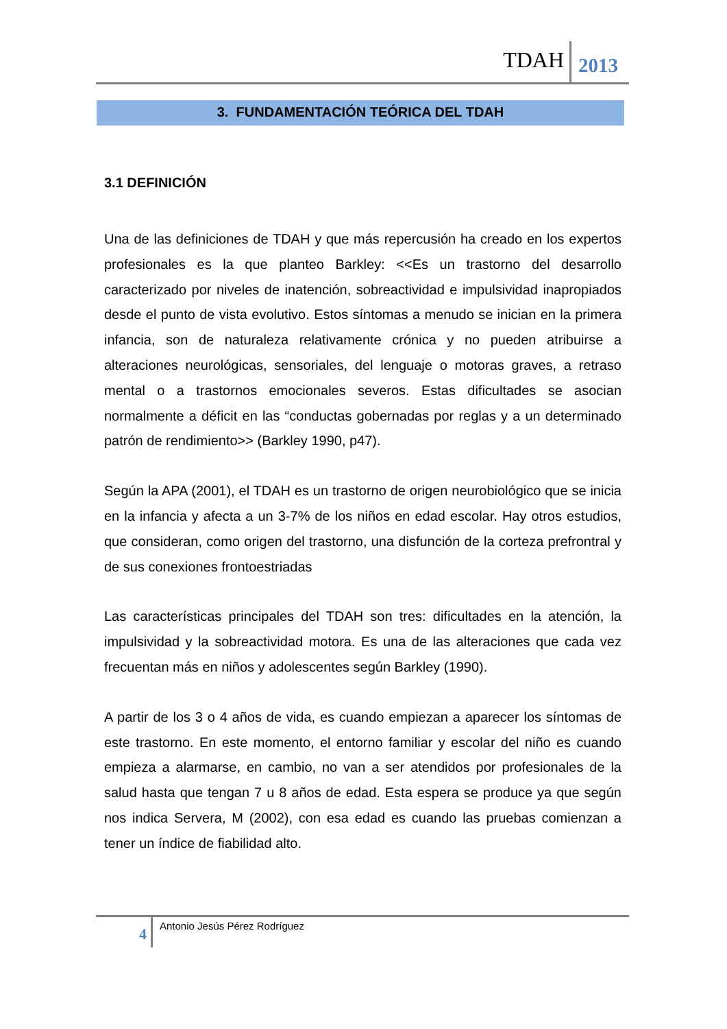TDAH 2013
3. FUNDAMENTACIÓN TEÓRICA DEL TDAH
3.1 DEFINICIÓN
Una de las definiciones de TDAH y que más repercusión ha creado en los expertos profesionales es la que planteo Barkley: <<Es un trastorno del desarrollo caracterizado por niveles de inatención, sobreactividad e impulsividad inapropiados desde el punto de vista evolutivo. Estos síntomas a menudo se inician en la primera infancia, son de naturaleza relativamente crónica y no pueden atribuirse a alteraciones neurológicas, sensoriales, del lenguaje o motoras graves, a retraso mental o a trastornos emocionales severos. Estas dificultades se asocian normalmente a déficit en las “conductas gobernadas por reglas y a un determinado patrón de rendimiento>> (Barkley 1990, p47).
Según la APA (2001), el TDAH es un trastorno de origen neurobiológico que se inicia en la infancia y afecta a un 3-7% de los niños en edad escolar. Hay otros estudios, que consideran, como origen del trastorno, una disfunción de la corteza prefrontral y de sus conexiones frontoestriadas
Las características principales del TDAH son tres: dificultades en la atención, la impulsividad y la sobreactividad motora. Es una de las alteraciones que cada vez frecuentan más en niños y adolescentes según Barkley (1990).
A partir de los 3 o 4 años de vida, es cuando empiezan a aparecer los síntomas de este trastorno. En este momento, el entorno familiar y escolar del niño es cuando empieza a alarmarse, en cambio, no van a ser atendidos por profesionales de la salud hasta que tengan 7 u 8 años de edad. Esta espera se produce ya que según nos indica Servera, M (2002), con esa edad es cuando las pruebas comienzan a tener un índice de fiabilidad alto.
4
Antonio Jesús Pérez Rodríguez